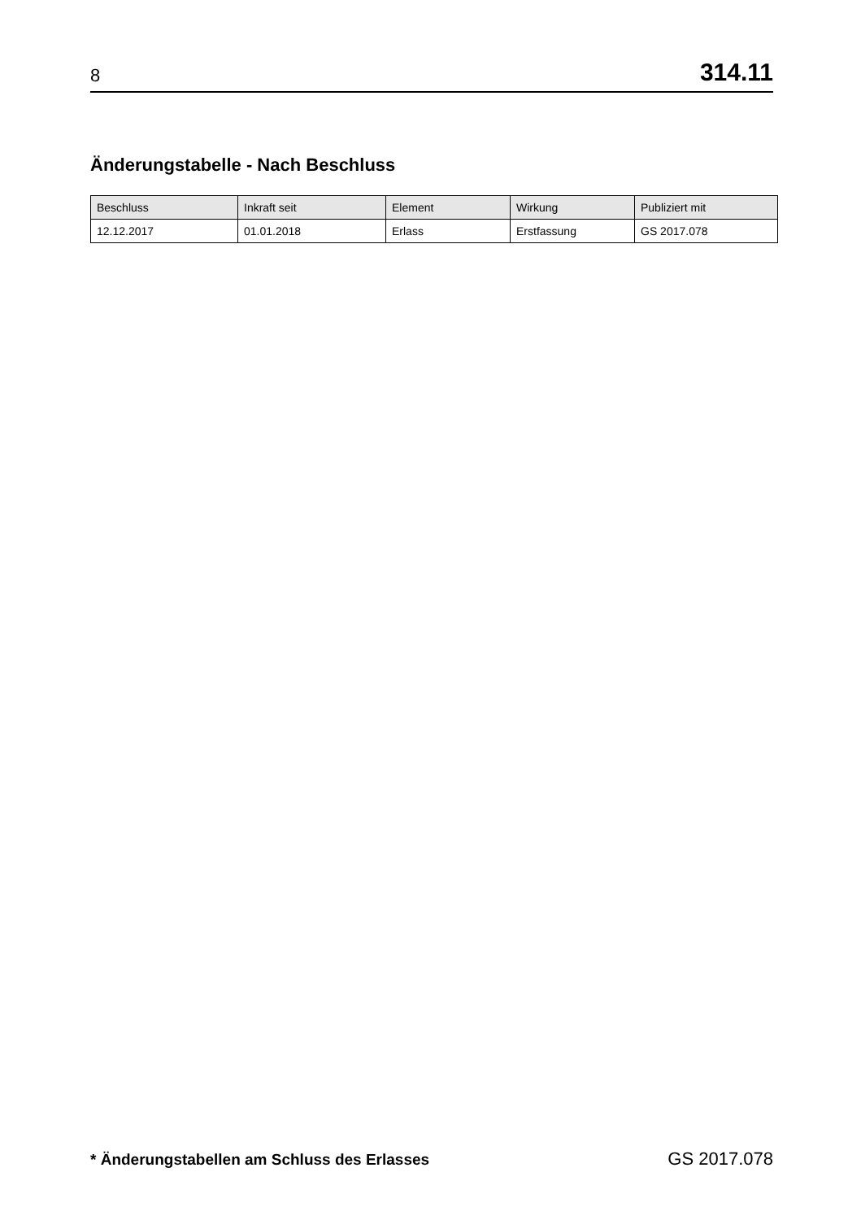8 314.11
Änderungstabelle - Nach Beschluss
| Beschluss | Inkraft seit | Element | Wirkung | Publiziert mit |
| --- | --- | --- | --- | --- |
| 12.12.2017 | 01.01.2018 | Erlass | Erstfassung | GS 2017.078 |
* Änderungstabellen am Schluss des Erlasses GS 2017.078